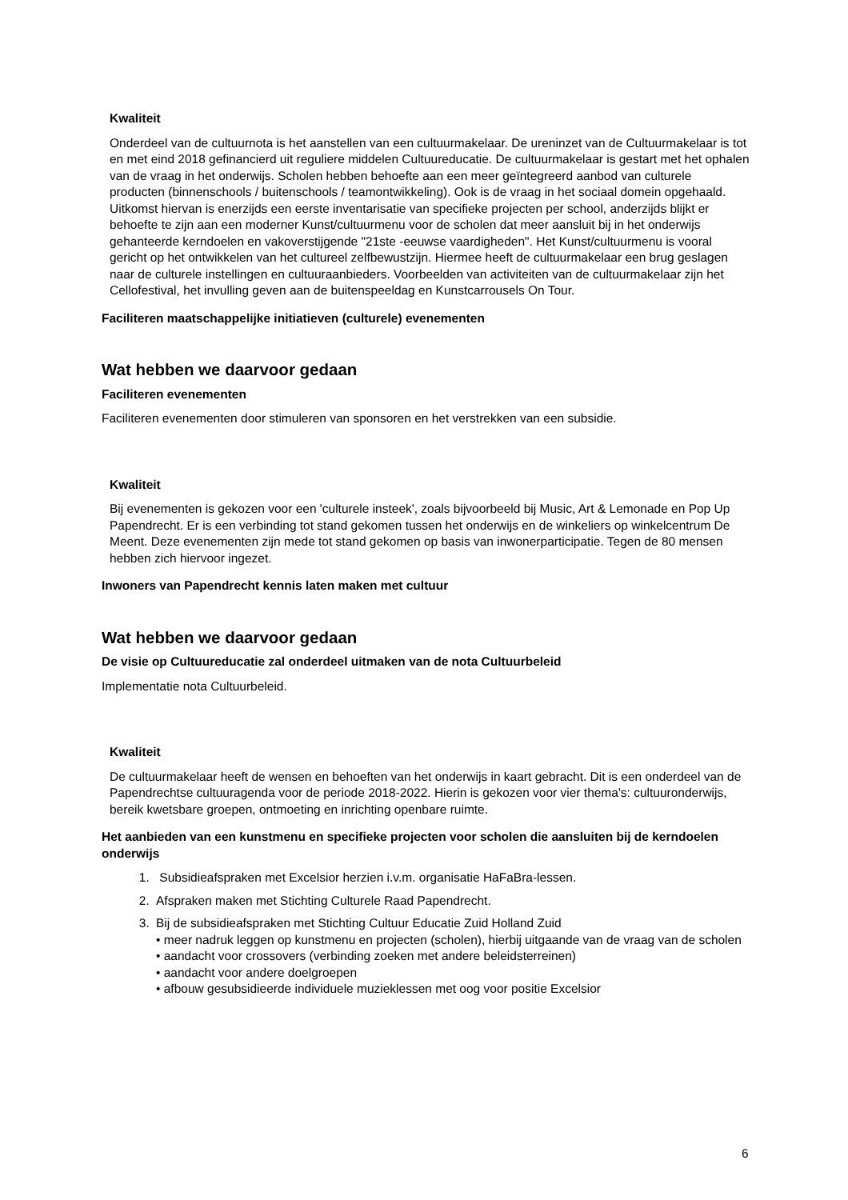Kwaliteit
Onderdeel van de cultuurnota is het aanstellen van een cultuurmakelaar. De ureninzet van de Cultuurmakelaar is tot en met eind 2018 gefinancierd uit reguliere middelen Cultuureducatie. De cultuurmakelaar is gestart met het ophalen van de vraag in het onderwijs. Scholen hebben behoefte aan een meer geïntegreerd aanbod van culturele producten (binnenschools / buitenschools / teamontwikkeling). Ook is de vraag in het sociaal domein opgehaald. Uitkomst hiervan is enerzijds een eerste inventarisatie van specifieke projecten per school, anderzijds blijkt er behoefte te zijn aan een moderner Kunst/cultuurmenu voor de scholen dat meer aansluit bij in het onderwijs gehanteerde kerndoelen en vakoverstijgende "21ste -eeuwse vaardigheden". Het Kunst/cultuurmenu is vooral gericht op het ontwikkelen van het cultureel zelfbewustzijn. Hiermee heeft de cultuurmakelaar een brug geslagen naar de culturele instellingen en cultuuraanbieders. Voorbeelden van activiteiten van de cultuurmakelaar zijn het Cellofestival, het invulling geven aan de buitenspeeldag en Kunstcarrousels On Tour.
Faciliteren maatschappelijke initiatieven (culturele) evenementen
Wat hebben we daarvoor gedaan
Faciliteren evenementen
Faciliteren evenementen door stimuleren van sponsoren en het verstrekken van een subsidie.
Kwaliteit
Bij evenementen is gekozen voor een 'culturele insteek', zoals bijvoorbeeld bij Music, Art & Lemonade en Pop Up Papendrecht. Er is een verbinding tot stand gekomen tussen het onderwijs en de winkeliers op winkelcentrum De Meent. Deze evenementen zijn mede tot stand gekomen op basis van inwonerparticipatie. Tegen de 80 mensen hebben zich hiervoor ingezet.
Inwoners van Papendrecht kennis laten maken met cultuur
Wat hebben we daarvoor gedaan
De visie op Cultuureducatie zal onderdeel uitmaken van de nota Cultuurbeleid
Implementatie nota Cultuurbeleid.
Kwaliteit
De cultuurmakelaar heeft de wensen en behoeften van het onderwijs in kaart gebracht. Dit is een onderdeel van de Papendrechtse cultuuragenda voor de periode 2018-2022. Hierin is gekozen voor vier thema's: cultuuronderwijs, bereik kwetsbare groepen, ontmoeting en inrichting openbare ruimte.
Het aanbieden van een kunstmenu en specifieke projecten voor scholen die aansluiten bij de kerndoelen onderwijs
1. Subsidieafspraken met Excelsior herzien i.v.m. organisatie HaFaBra-lessen.
2. Afspraken maken met Stichting Culturele Raad Papendrecht.
3. Bij de subsidieafspraken met Stichting Cultuur Educatie Zuid Holland Zuid
• meer nadruk leggen op kunstmenu en projecten (scholen), hierbij uitgaande van de vraag van de scholen
• aandacht voor crossovers (verbinding zoeken met andere beleidsterreinen)
• aandacht voor andere doelgroepen
• afbouw gesubsidieerde individuele muzieklessen met oog voor positie Excelsior
6